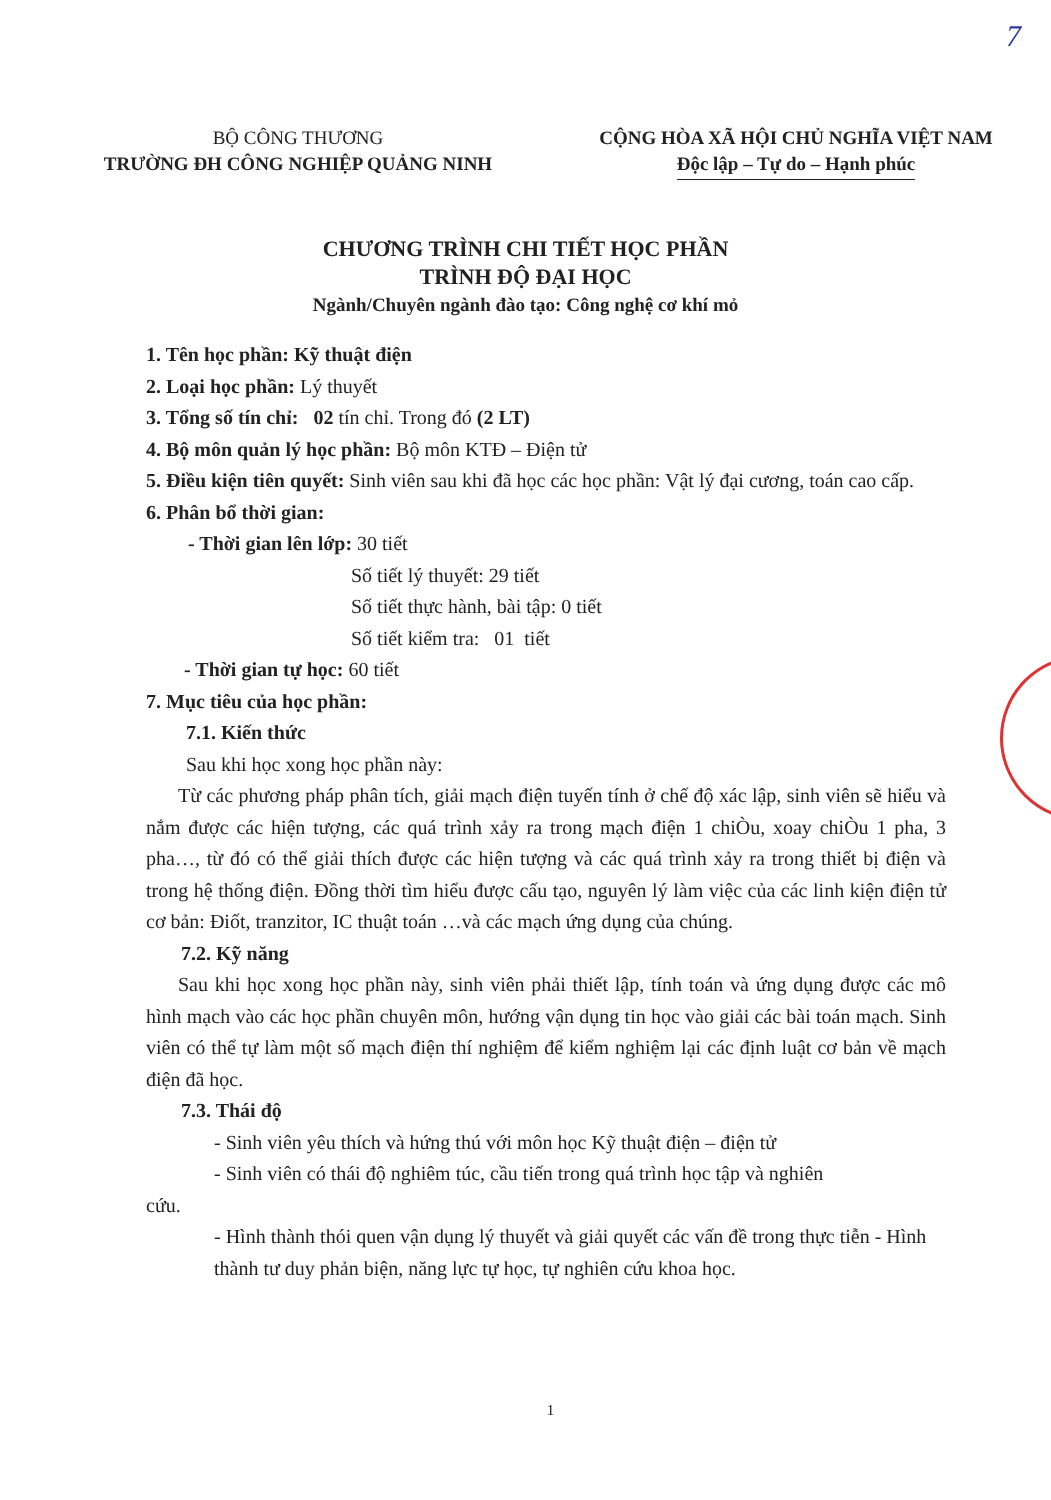7
BỘ CÔNG THƯƠNG
TRƯỜNG ĐH CÔNG NGHIỆP QUẢNG NINH
CỘNG HÒA XÃ HỘI CHỦ NGHĨA VIỆT NAM
Độc lập – Tự do – Hạnh phúc
CHƯƠNG TRÌNH CHI TIẾT HỌC PHẦN
TRÌNH ĐỘ ĐẠI HỌC
Ngành/Chuyên ngành đào tạo: Công nghệ cơ khí mỏ
1. Tên học phần: Kỹ thuật điện
2. Loại học phần: Lý thuyết
3. Tổng số tín chỉ: 02 tín chỉ. Trong đó (2 LT)
4. Bộ môn quản lý học phần: Bộ môn KTĐ – Điện tử
5. Điều kiện tiên quyết: Sinh viên sau khi đã học các học phần: Vật lý đại cương, toán cao cấp.
6. Phân bổ thời gian:
- Thời gian lên lớp: 30 tiết
Số tiết lý thuyết: 29 tiết
Số tiết thực hành, bài tập: 0 tiết
Số tiết kiểm tra: 01 tiết
- Thời gian tự học: 60 tiết
7. Mục tiêu của học phần:
7.1. Kiến thức
Sau khi học xong học phần này:
Từ các phương pháp phân tích, giải mạch điện tuyến tính ở chế độ xác lập, sinh viên sẽ hiểu và nắm được các hiện tượng, các quá trình xảy ra trong mạch điện 1 chiÒu, xoay chiÒu 1 pha, 3 pha…, từ đó có thể giải thích được các hiện tượng và các quá trình xảy ra trong thiết bị điện và trong hệ thống điện. Đồng thời tìm hiểu được cấu tạo, nguyên lý làm việc của các linh kiện điện tử cơ bản: Điốt, tranzitor, IC thuật toán …và các mạch ứng dụng của chúng.
7.2. Kỹ năng
Sau khi học xong học phần này, sinh viên phải thiết lập, tính toán và ứng dụng được các mô hình mạch vào các học phần chuyên môn, hướng vận dụng tin học vào giải các bài toán mạch. Sinh viên có thể tự làm một số mạch điện thí nghiệm để kiểm nghiệm lại các định luật cơ bản về mạch điện đã học.
7.3. Thái độ
- Sinh viên yêu thích và hứng thú với môn học Kỹ thuật điện – điện tử
- Sinh viên có thái độ nghiêm túc, cầu tiến trong quá trình học tập và nghiên
cứu.
- Hình thành thói quen vận dụng lý thuyết và giải quyết các vấn đề trong thực tiễn - Hình thành tư duy phản biện, năng lực tự học, tự nghiên cứu khoa học.
1